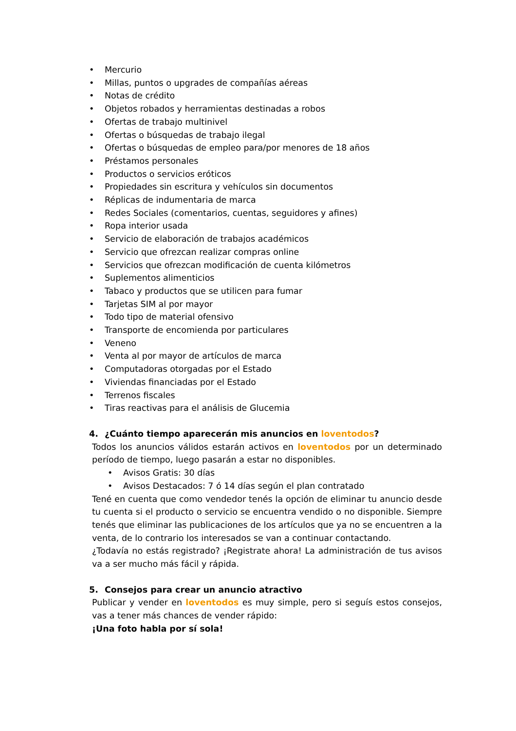• Mercurio
• Millas, puntos o upgrades de compañías aéreas
• Notas de crédito
• Objetos robados y herramientas destinadas a robos
• Ofertas de trabajo multinivel
• Ofertas o búsquedas de trabajo ilegal
• Ofertas o búsquedas de empleo para/por menores de 18 años
• Préstamos personales
• Productos o servicios eróticos
• Propiedades sin escritura y vehículos sin documentos
• Réplicas de indumentaria de marca
• Redes Sociales (comentarios, cuentas, seguidores y afines)
• Ropa interior usada
• Servicio de elaboración de trabajos académicos
• Servicio que ofrezcan realizar compras online
• Servicios que ofrezcan modificación de cuenta kilómetros
• Suplementos alimenticios
• Tabaco y productos que se utilicen para fumar
• Tarjetas SIM al por mayor
• Todo tipo de material ofensivo
• Transporte de encomienda por particulares
• Veneno
• Venta al por mayor de artículos de marca
• Computadoras otorgadas por el Estado
• Viviendas financiadas por el Estado
• Terrenos fiscales
• Tiras reactivas para el análisis de Glucemia
4. ¿Cuánto tiempo aparecerán mis anuncios en loventodos?
Todos los anuncios válidos estarán activos en loventodos por un determinado período de tiempo, luego pasarán a estar no disponibles.
• Avisos Gratis: 30 días
• Avisos Destacados: 7 ó 14 días según el plan contratado
Tené en cuenta que como vendedor tenés la opción de eliminar tu anuncio desde tu cuenta si el producto o servicio se encuentra vendido o no disponible. Siempre tenés que eliminar las publicaciones de los artículos que ya no se encuentren a la venta, de lo contrario los interesados se van a continuar contactando.
¿Todavía no estás registrado? ¡Registrate ahora! La administración de tus avisos va a ser mucho más fácil y rápida.
5. Consejos para crear un anuncio atractivo
Publicar y vender en loventodos es muy simple, pero si seguís estos consejos, vas a tener más chances de vender rápido:
¡Una foto habla por sí sola!